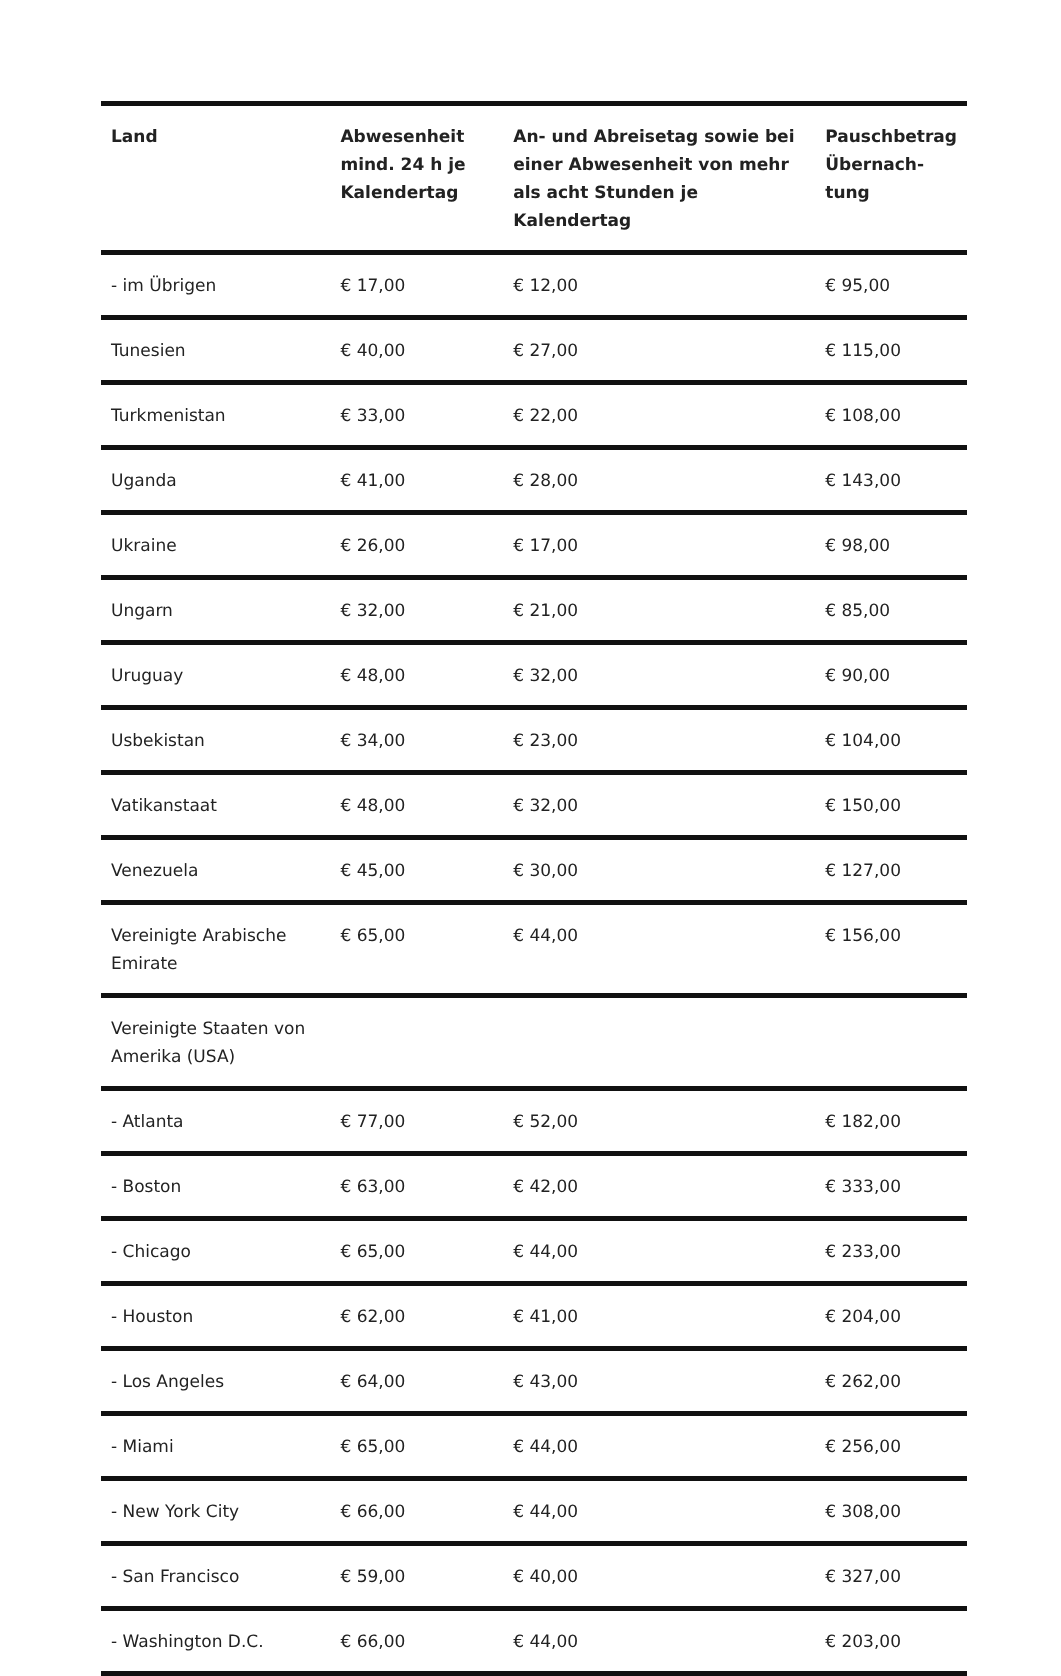| Land | Abwesenheit mind. 24 h je Kalendertag | An- und Abreisetag sowie bei einer Abwesenheit von mehr als acht Stunden je Kalendertag | Pauschbetrag Übernach-tung |
| --- | --- | --- | --- |
| - im Übrigen | € 17,00 | € 12,00 | € 95,00 |
| Tunesien | € 40,00 | € 27,00 | € 115,00 |
| Turkmenistan | € 33,00 | € 22,00 | € 108,00 |
| Uganda | € 41,00 | € 28,00 | € 143,00 |
| Ukraine | € 26,00 | € 17,00 | € 98,00 |
| Ungarn | € 32,00 | € 21,00 | € 85,00 |
| Uruguay | € 48,00 | € 32,00 | € 90,00 |
| Usbekistan | € 34,00 | € 23,00 | € 104,00 |
| Vatikanstaat | € 48,00 | € 32,00 | € 150,00 |
| Venezuela | € 45,00 | € 30,00 | € 127,00 |
| Vereinigte Arabische Emirate | € 65,00 | € 44,00 | € 156,00 |
| Vereinigte Staaten von Amerika (USA) | | | |
| - Atlanta | € 77,00 | € 52,00 | € 182,00 |
| - Boston | € 63,00 | € 42,00 | € 333,00 |
| - Chicago | € 65,00 | € 44,00 | € 233,00 |
| - Houston | € 62,00 | € 41,00 | € 204,00 |
| - Los Angeles | € 64,00 | € 43,00 | € 262,00 |
| - Miami | € 65,00 | € 44,00 | € 256,00 |
| - New York City | € 66,00 | € 44,00 | € 308,00 |
| - San Francisco | € 59,00 | € 40,00 | € 327,00 |
| - Washington D.C. | € 66,00 | € 44,00 | € 203,00 |